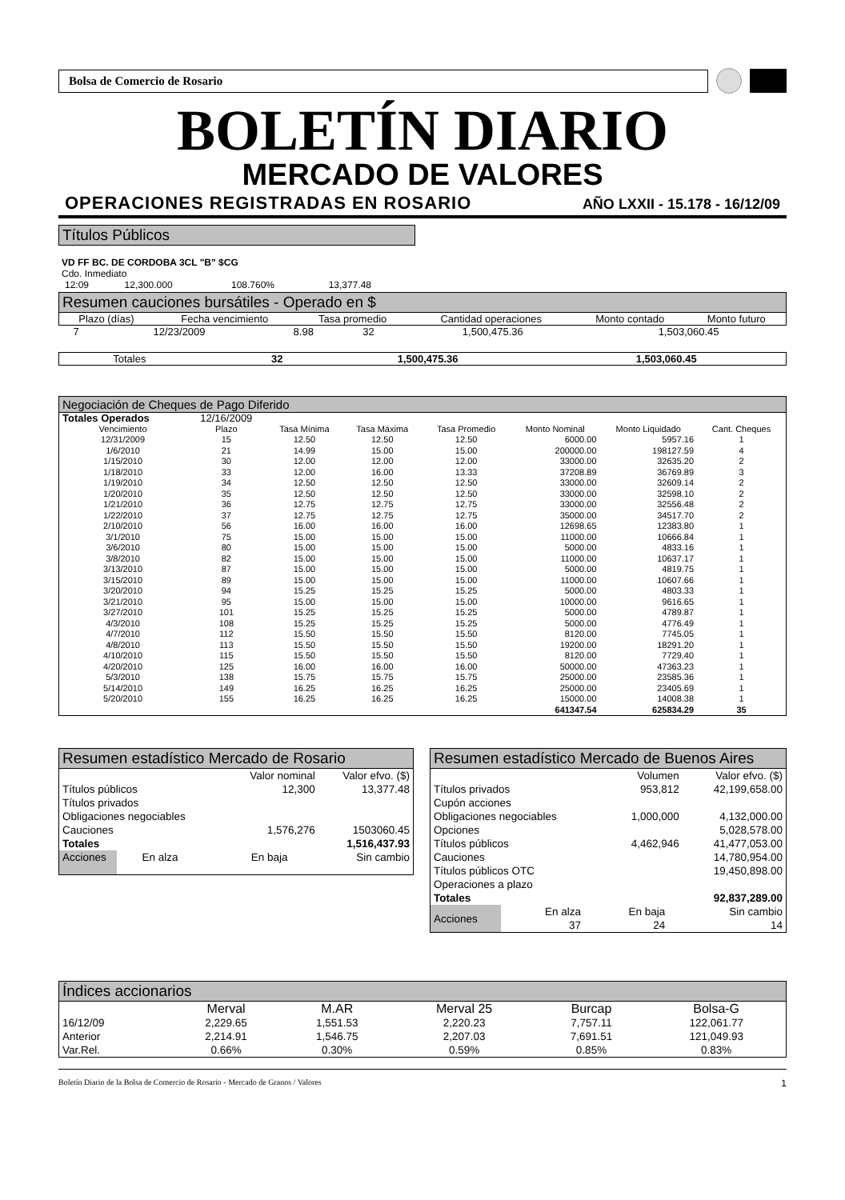Bolsa de Comercio de Rosario
BOLETÍN DIARIO
MERCADO DE VALORES
OPERACIONES REGISTRADAS EN ROSARIO AÑO LXXII - 15.178 - 16/12/09
Títulos Públicos
VD FF BC. DE CORDOBA 3CL "B" $CG
Cdo. Inmediato
| 12:09 | 12,300.000 | 108.760% | 13,377.48 |
Resumen cauciones bursátiles - Operado en $
| Plazo (días) | Fecha vencimiento | Tasa promedio | Cantidad operaciones | Monto contado | Monto futuro |
| --- | --- | --- | --- | --- | --- |
| 7 | 12/23/2009 | 8.98 | 32 | 1,500,475.36 | 1,503,060.45 |
| Totales | | | 32 | 1,500,475.36 | 1,503,060.45 |
Negociación de Cheques de Pago Diferido
| Totales Operados | 12/16/2009 | | | | | | |
| --- | --- | --- | --- | --- | --- | --- | --- |
| Vencimiento | Plazo | Tasa Mínima | Tasa Máxima | Tasa Promedio | Monto Nominal | Monto Liquidado | Cant. Cheques |
| 12/31/2009 | 15 | 12.50 | 12.50 | 12.50 | 6000.00 | 5957.16 | 1 |
| 1/6/2010 | 21 | 14.99 | 15.00 | 15.00 | 200000.00 | 198127.59 | 4 |
| 1/15/2010 | 30 | 12.00 | 12.00 | 12.00 | 33000.00 | 32635.20 | 2 |
| 1/18/2010 | 33 | 12.00 | 16.00 | 13.33 | 37208.89 | 36769.89 | 3 |
| 1/19/2010 | 34 | 12.50 | 12.50 | 12.50 | 33000.00 | 32609.14 | 2 |
| 1/20/2010 | 35 | 12.50 | 12.50 | 12.50 | 33000.00 | 32598.10 | 2 |
| 1/21/2010 | 36 | 12.75 | 12.75 | 12.75 | 33000.00 | 32556.48 | 2 |
| 1/22/2010 | 37 | 12.75 | 12.75 | 12.75 | 35000.00 | 34517.70 | 2 |
| 2/10/2010 | 56 | 16.00 | 16.00 | 16.00 | 12698.65 | 12383.80 | 1 |
| 3/1/2010 | 75 | 15.00 | 15.00 | 15.00 | 11000.00 | 10666.84 | 1 |
| 3/6/2010 | 80 | 15.00 | 15.00 | 15.00 | 5000.00 | 4833.16 | 1 |
| 3/8/2010 | 82 | 15.00 | 15.00 | 15.00 | 11000.00 | 10637.17 | 1 |
| 3/13/2010 | 87 | 15.00 | 15.00 | 15.00 | 5000.00 | 4819.75 | 1 |
| 3/15/2010 | 89 | 15.00 | 15.00 | 15.00 | 11000.00 | 10607.66 | 1 |
| 3/20/2010 | 94 | 15.25 | 15.25 | 15.25 | 5000.00 | 4803.33 | 1 |
| 3/21/2010 | 95 | 15.00 | 15.00 | 15.00 | 10000.00 | 9616.65 | 1 |
| 3/27/2010 | 101 | 15.25 | 15.25 | 15.25 | 5000.00 | 4789.87 | 1 |
| 4/3/2010 | 108 | 15.25 | 15.25 | 15.25 | 5000.00 | 4776.49 | 1 |
| 4/7/2010 | 112 | 15.50 | 15.50 | 15.50 | 8120.00 | 7745.05 | 1 |
| 4/8/2010 | 113 | 15.50 | 15.50 | 15.50 | 19200.00 | 18291.20 | 1 |
| 4/10/2010 | 115 | 15.50 | 15.50 | 15.50 | 8120.00 | 7729.40 | 1 |
| 4/20/2010 | 125 | 16.00 | 16.00 | 16.00 | 50000.00 | 47363.23 | 1 |
| 5/3/2010 | 138 | 15.75 | 15.75 | 15.75 | 25000.00 | 23585.36 | 1 |
| 5/14/2010 | 149 | 16.25 | 16.25 | 16.25 | 25000.00 | 23405.69 | 1 |
| 5/20/2010 | 155 | 16.25 | 16.25 | 16.25 | 15000.00 | 14008.38 | 1 |
| | | | | | 641347.54 | 625834.29 | 35 |
Resumen estadístico Mercado de Rosario
| | Valor nominal | Valor efvo. ($) |
| Títulos públicos | 12,300 | 13,377.48 |
| Títulos privados | | |
| Obligaciones negociables | | |
| Cauciones | 1,576,276 | 1503060.45 |
| Totales | | 1,516,437.93 |
| Acciones | En alza | En baja | Sin cambio |
Resumen estadístico Mercado de Buenos Aires
| | Volumen | Valor efvo. ($) |
| Títulos privados | 953,812 | 42,199,658.00 |
| Cupón acciones | | |
| Obligaciones negociables | 1,000,000 | 4,132,000.00 |
| Opciones | | 5,028,578.00 |
| Títulos públicos | 4,462,946 | 41,477,053.00 |
| Cauciones | | 14,780,954.00 |
| Títulos públicos OTC | | 19,450,898.00 |
| Operaciones a plazo | | |
| Totales | | 92,837,289.00 |
| Acciones | En alza | En baja | Sin cambio |
| | 37 | 24 | 14 |
Índices accionarios
| | Merval | M.AR | Merval 25 | Burcap | Bolsa-G |
| --- | --- | --- | --- | --- | --- |
| 16/12/09 | 2,229.65 | 1,551.53 | 2,220.23 | 7,757.11 | 122,061.77 |
| Anterior | 2,214.91 | 1,546.75 | 2,207.03 | 7,691.51 | 121,049.93 |
| Var.Rel. | 0.66% | 0.30% | 0.59% | 0.85% | 0.83% |
Boletín Diario de la Bolsa de Comercio de Rosario - Mercado de Granos / Valores 1